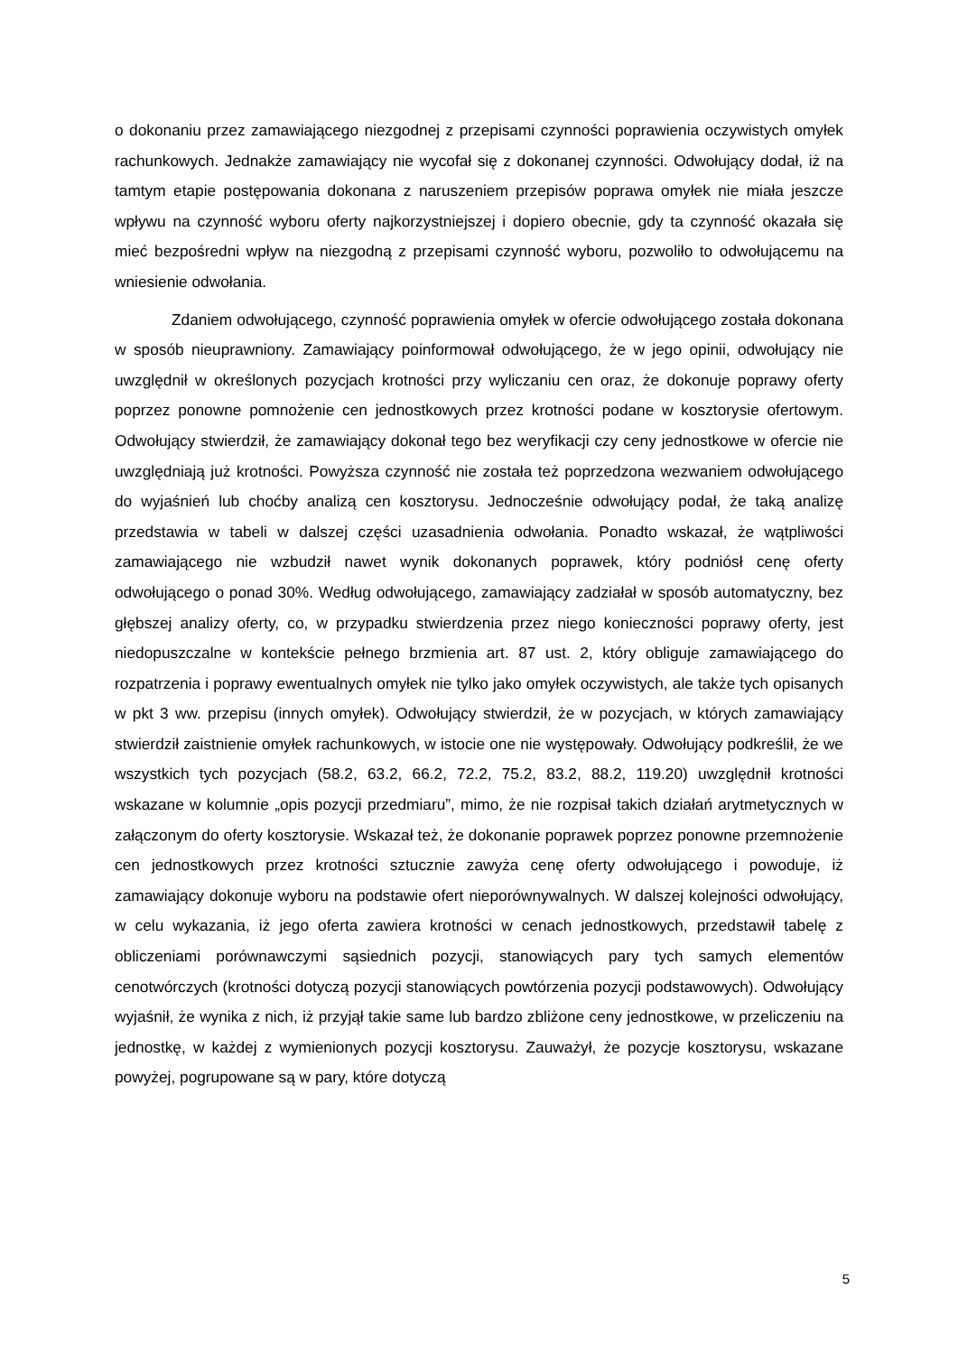o dokonaniu przez zamawiającego niezgodnej z przepisami czynności poprawienia oczywistych omyłek rachunkowych. Jednakże zamawiający nie wycofał się z dokonanej czynności. Odwołujący dodał, iż na tamtym etapie postępowania dokonana z naruszeniem przepisów poprawa omyłek nie miała jeszcze wpływu na czynność wyboru oferty najkorzystniejszej i dopiero obecnie, gdy ta czynność okazała się mieć bezpośredni wpływ na niezgodną z przepisami czynność wyboru, pozwoliło to odwołującemu na wniesienie odwołania.
Zdaniem odwołującego, czynność poprawienia omyłek w ofercie odwołującego została dokonana w sposób nieuprawniony. Zamawiający poinformował odwołującego, że w jego opinii, odwołujący nie uwzględnił w określonych pozycjach krotności przy wyliczaniu cen oraz, że dokonuje poprawy oferty poprzez ponowne pomnożenie cen jednostkowych przez krotności podane w kosztorysie ofertowym. Odwołujący stwierdził, że zamawiający dokonał tego bez weryfikacji czy ceny jednostkowe w ofercie nie uwzględniają już krotności. Powyższa czynność nie została też poprzedzona wezwaniem odwołującego do wyjaśnień lub choćby analizą cen kosztorysu. Jednocześnie odwołujący podał, że taką analizę przedstawia w tabeli w dalszej części uzasadnienia odwołania. Ponadto wskazał, że wątpliwości zamawiającego nie wzbudził nawet wynik dokonanych poprawek, który podniósł cenę oferty odwołującego o ponad 30%. Według odwołującego, zamawiający zadziałał w sposób automatyczny, bez głębszej analizy oferty, co, w przypadku stwierdzenia przez niego konieczności poprawy oferty, jest niedopuszczalne w kontekście pełnego brzmienia art. 87 ust. 2, który obliguje zamawiającego do rozpatrzenia i poprawy ewentualnych omyłek nie tylko jako omyłek oczywistych, ale także tych opisanych w pkt 3 ww. przepisu (innych omyłek). Odwołujący stwierdził, że w pozycjach, w których zamawiający stwierdził zaistnienie omyłek rachunkowych, w istocie one nie występowały. Odwołujący podkreślił, że we wszystkich tych pozycjach (58.2, 63.2, 66.2, 72.2, 75.2, 83.2, 88.2, 119.20) uwzględnił krotności wskazane w kolumnie „opis pozycji przedmiaru”, mimo, że nie rozpisał takich działań arytmetycznych w załączonym do oferty kosztorysie. Wskazał też, że dokonanie poprawek poprzez ponowne przemnożenie cen jednostkowych przez krotności sztucznie zawyża cenę oferty odwołującego i powoduje, iż zamawiający dokonuje wyboru na podstawie ofert nieporównywalnych. W dalszej kolejności odwołujący, w celu wykazania, iż jego oferta zawiera krotności w cenach jednostkowych, przedstawił tabelę z obliczeniami porównawczymi sąsiednich pozycji, stanowiących pary tych samych elementów cenotwórczych (krotności dotyczą pozycji stanowiących powtórzenia pozycji podstawowych). Odwołujący wyjaśnił, że wynika z nich, iż przyjął takie same lub bardzo zbliżone ceny jednostkowe, w przeliczeniu na jednostkę, w każdej z wymienionych pozycji kosztorysu. Zauważył, że pozycje kosztorysu, wskazane powyżej, pogrupowane są w pary, które dotyczą
5